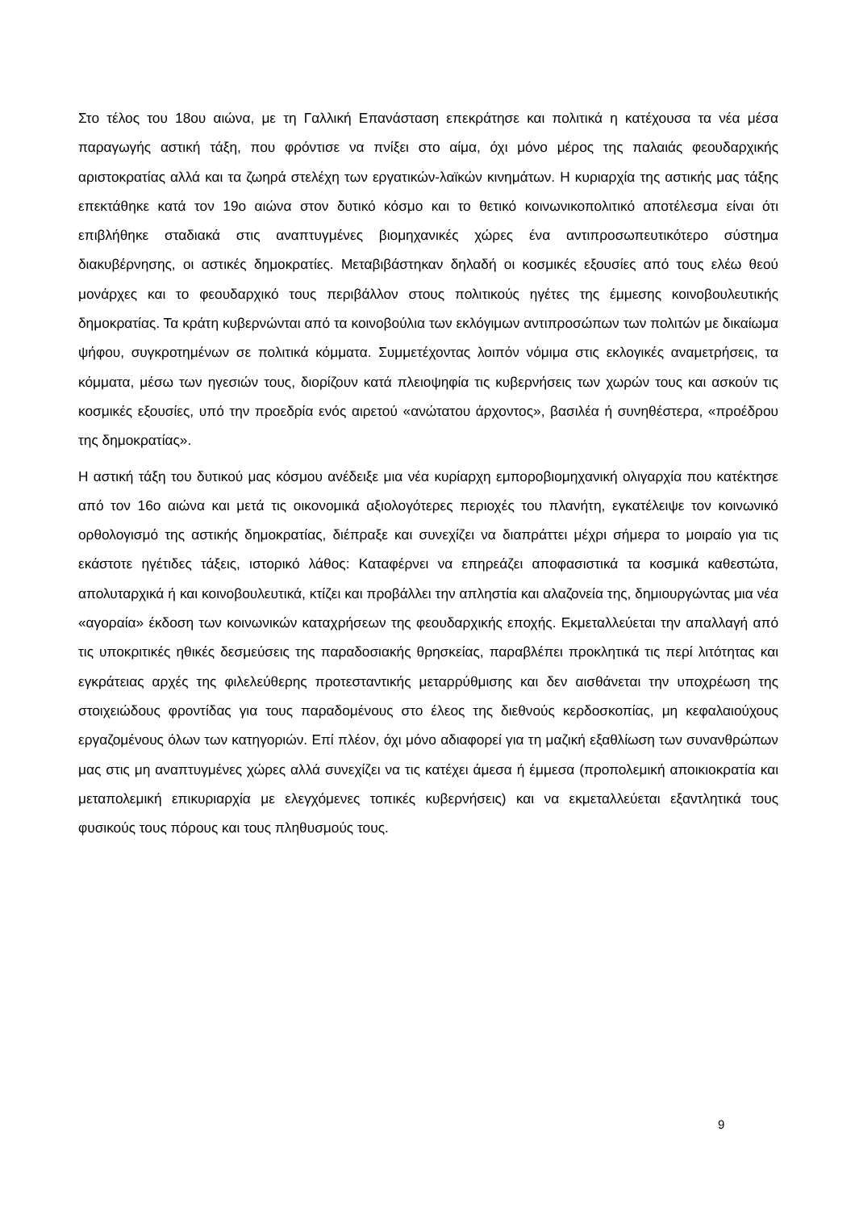Στο τέλος του 18ου αιώνα, με τη Γαλλική Επανάσταση επεκράτησε και πολιτικά η κατέχουσα τα νέα μέσα παραγωγής αστική τάξη, που φρόντισε να πνίξει στο αίμα, όχι μόνο μέρος της παλαιάς φεουδαρχικής αριστοκρατίας αλλά και τα ζωηρά στελέχη των εργατικών-λαϊκών κινημάτων. Η κυριαρχία της αστικής μας τάξης επεκτάθηκε κατά τον 19ο αιώνα στον δυτικό κόσμο και το θετικό κοινωνικοπολιτικό αποτέλεσμα είναι ότι επιβλήθηκε σταδιακά στις αναπτυγμένες βιομηχανικές χώρες ένα αντιπροσωπευτικότερο σύστημα διακυβέρνησης, οι αστικές δημοκρατίες. Μεταβιβάστηκαν δηλαδή οι κοσμικές εξουσίες από τους ελέω θεού μονάρχες και το φεουδαρχικό τους περιβάλλον στους πολιτικούς ηγέτες της έμμεσης κοινοβουλευτικής δημοκρατίας. Τα κράτη κυβερνώνται από τα κοινοβούλια των εκλόγιμων αντιπροσώπων των πολιτών με δικαίωμα ψήφου, συγκροτημένων σε πολιτικά κόμματα. Συμμετέχοντας λοιπόν νόμιμα στις εκλογικές αναμετρήσεις, τα κόμματα, μέσω των ηγεσιών τους, διορίζουν κατά πλειοψηφία τις κυβερνήσεις των χωρών τους και ασκούν τις κοσμικές εξουσίες, υπό την προεδρία ενός αιρετού «ανώτατου άρχοντος», βασιλέα ή συνηθέστερα, «προέδρου της δημοκρατίας».
Η αστική τάξη του δυτικού μας κόσμου ανέδειξε μια νέα κυρίαρχη εμποροβιομηχανική ολιγαρχία που κατέκτησε από τον 16ο αιώνα και μετά τις οικονομικά αξιολογότερες περιοχές του πλανήτη, εγκατέλειψε τον κοινωνικό ορθολογισμό της αστικής δημοκρατίας, διέπραξε και συνεχίζει να διαπράττει μέχρι σήμερα το μοιραίο για τις εκάστοτε ηγέτιδες τάξεις, ιστορικό λάθος: Καταφέρνει να επηρεάζει αποφασιστικά τα κοσμικά καθεστώτα, απολυταρχικά ή και κοινοβουλευτικά, κτίζει και προβάλλει την απληστία και αλαζονεία της, δημιουργώντας μια νέα «αγοραία» έκδοση των κοινωνικών καταχρήσεων της φεουδαρχικής εποχής. Εκμεταλλεύεται την απαλλαγή από τις υποκριτικές ηθικές δεσμεύσεις της παραδοσιακής θρησκείας, παραβλέπει προκλητικά τις περί λιτότητας και εγκράτειας αρχές της φιλελεύθερης προτεσταντικής μεταρρύθμισης και δεν αισθάνεται την υποχρέωση της στοιχειώδους φροντίδας για τους παραδομένους στο έλεος της διεθνούς κερδοσκοπίας, μη κεφαλαιούχους εργαζομένους όλων των κατηγοριών. Επί πλέον, όχι μόνο αδιαφορεί για τη μαζική εξαθλίωση των συνανθρώπων μας στις μη αναπτυγμένες χώρες αλλά συνεχίζει να τις κατέχει άμεσα ή έμμεσα (προπολεμική αποικιοκρατία και μεταπολεμική επικυριαρχία με ελεγχόμενες τοπικές κυβερνήσεις) και να εκμεταλλεύεται εξαντλητικά τους φυσικούς τους πόρους και τους πληθυσμούς τους.
9